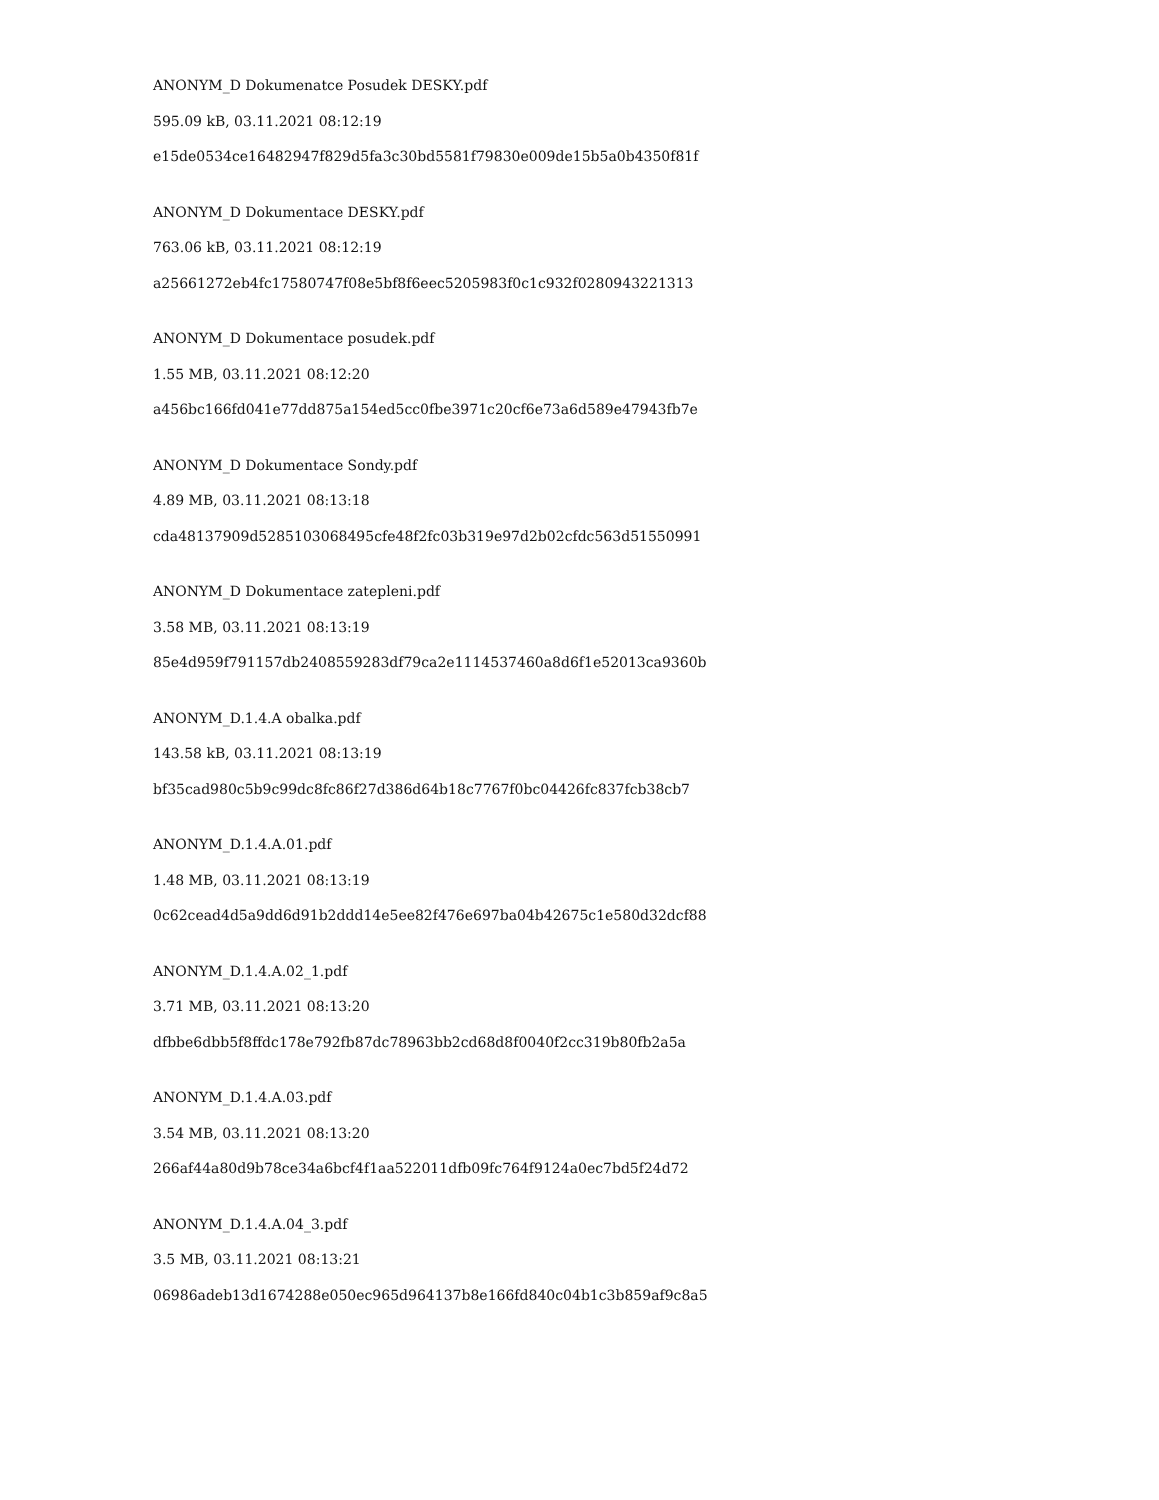ANONYM_D Dokumenatce Posudek DESKY.pdf
595.09 kB, 03.11.2021 08:12:19
e15de0534ce16482947f829d5fa3c30bd5581f79830e009de15b5a0b4350f81f
ANONYM_D Dokumentace DESKY.pdf
763.06 kB, 03.11.2021 08:12:19
a25661272eb4fc17580747f08e5bf8f6eec5205983f0c1c932f0280943221313
ANONYM_D Dokumentace posudek.pdf
1.55 MB, 03.11.2021 08:12:20
a456bc166fd041e77dd875a154ed5cc0fbe3971c20cf6e73a6d589e47943fb7e
ANONYM_D Dokumentace Sondy.pdf
4.89 MB, 03.11.2021 08:13:18
cda48137909d5285103068495cfe48f2fc03b319e97d2b02cfdc563d51550991
ANONYM_D Dokumentace zatepleni.pdf
3.58 MB, 03.11.2021 08:13:19
85e4d959f791157db2408559283df79ca2e1114537460a8d6f1e52013ca9360b
ANONYM_D.1.4.A obalka.pdf
143.58 kB, 03.11.2021 08:13:19
bf35cad980c5b9c99dc8fc86f27d386d64b18c7767f0bc04426fc837fcb38cb7
ANONYM_D.1.4.A.01.pdf
1.48 MB, 03.11.2021 08:13:19
0c62cead4d5a9dd6d91b2ddd14e5ee82f476e697ba04b42675c1e580d32dcf88
ANONYM_D.1.4.A.02_1.pdf
3.71 MB, 03.11.2021 08:13:20
dfbbe6dbb5f8ffdc178e792fb87dc78963bb2cd68d8f0040f2cc319b80fb2a5a
ANONYM_D.1.4.A.03.pdf
3.54 MB, 03.11.2021 08:13:20
266af44a80d9b78ce34a6bcf4f1aa522011dfb09fc764f9124a0ec7bd5f24d72
ANONYM_D.1.4.A.04_3.pdf
3.5 MB, 03.11.2021 08:13:21
06986adeb13d1674288e050ec965d964137b8e166fd840c04b1c3b859af9c8a5